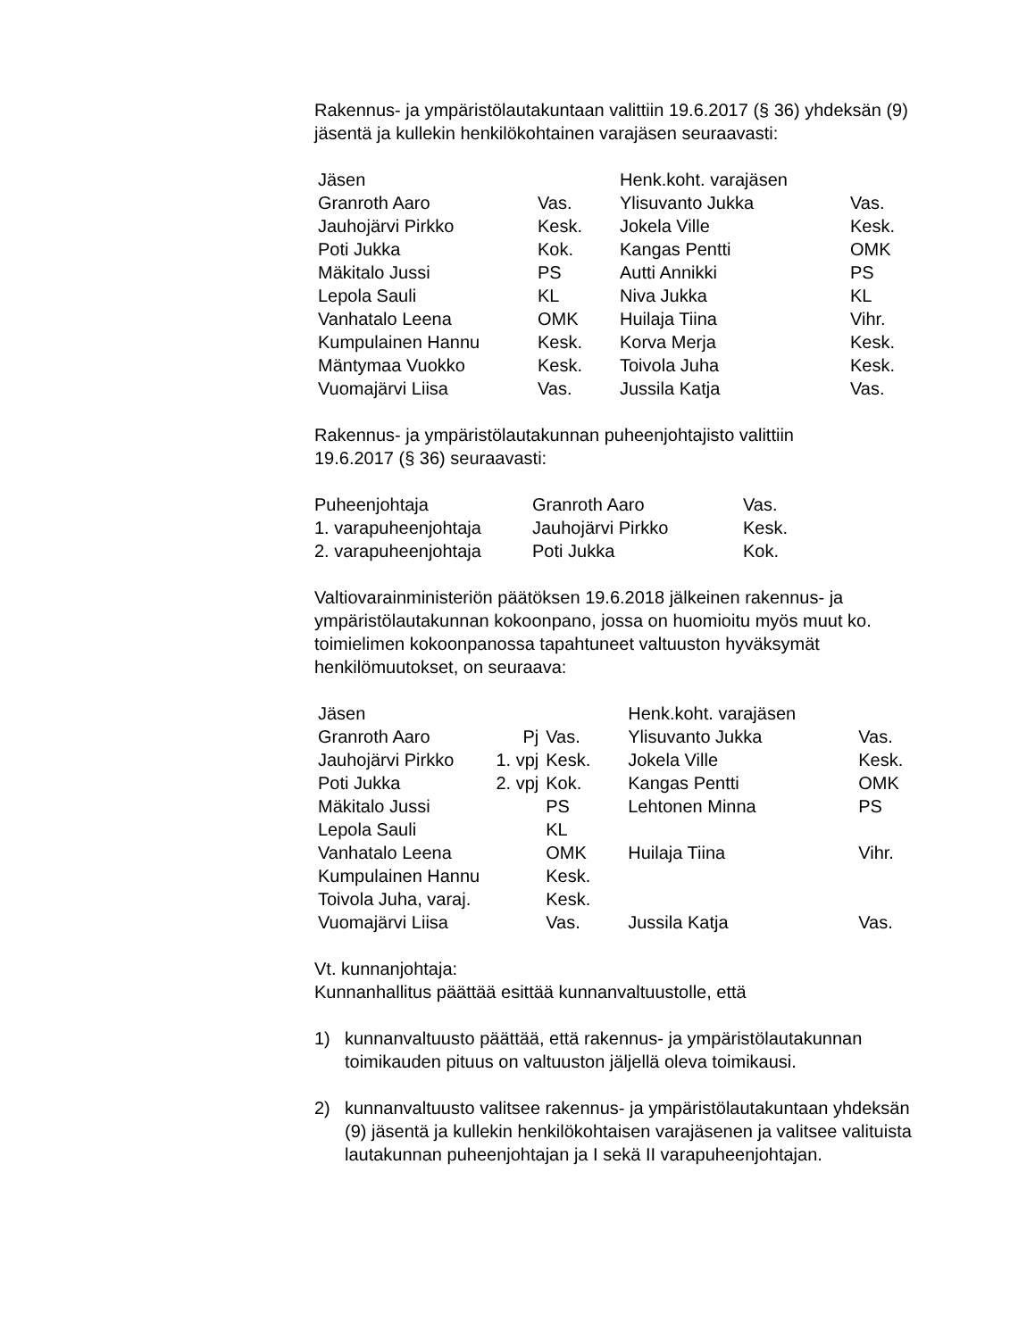Rakennus- ja ympäristölautakuntaan valittiin 19.6.2017 (§ 36) yhdeksän (9) jäsentä ja kullekin henkilökohtainen varajäsen seuraavasti:
| Jäsen | | Henk.koht. varajäsen | |
| Granroth Aaro | Vas. | Ylisuvanto Jukka | Vas. |
| Jauhojärvi Pirkko | Kesk. | Jokela Ville | Kesk. |
| Poti Jukka | Kok. | Kangas Pentti | OMK |
| Mäkitalo Jussi | PS | Autti Annikki | PS |
| Lepola Sauli | KL | Niva Jukka | KL |
| Vanhatalo Leena | OMK | Huilaja Tiina | Vihr. |
| Kumpulainen Hannu | Kesk. | Korva Merja | Kesk. |
| Mäntymaa Vuokko | Kesk. | Toivola Juha | Kesk. |
| Vuomajärvi Liisa | Vas. | Jussila Katja | Vas. |
Rakennus- ja ympäristölautakunnan puheenjohtajisto valittiin
19.6.2017 (§ 36) seuraavasti:
| Puheenjohtaja | Granroth Aaro | Vas. |
| 1. varapuheenjohtaja | Jauhojärvi Pirkko | Kesk. |
| 2. varapuheenjohtaja | Poti Jukka | Kok. |
Valtiovarainministeriön päätöksen 19.6.2018 jälkeinen rakennus- ja ympäristölautakunnan kokoonpano, jossa on huomioitu myös muut ko. toimielimen kokoonpanossa tapahtuneet valtuuston hyväksymät henkilömuutokset, on seuraava:
| Jäsen | | | Henk.koht. varajäsen | |
| Granroth Aaro | Pj | Vas. | Ylisuvanto Jukka | Vas. |
| Jauhojärvi Pirkko | 1. vpj | Kesk. | Jokela Ville | Kesk. |
| Poti Jukka | 2. vpj | Kok. | Kangas Pentti | OMK |
| Mäkitalo Jussi | | PS | Lehtonen Minna | PS |
| Lepola Sauli | | KL | | |
| Vanhatalo Leena | | OMK | Huilaja Tiina | Vihr. |
| Kumpulainen Hannu | | Kesk. | | |
| Toivola Juha, varaj. | | Kesk. | | |
| Vuomajärvi Liisa | | Vas. | Jussila Katja | Vas. |
Vt. kunnanjohtaja:
Kunnanhallitus päättää esittää kunnanvaltuustolle, että
1) kunnanvaltuusto päättää, että rakennus- ja ympäristölautakunnan toimikauden pituus on valtuuston jäljellä oleva toimikausi.
2) kunnanvaltuusto valitsee rakennus- ja ympäristölautakuntaan yhdeksän (9) jäsentä ja kullekin henkilökohtaisen varajäsenen ja valitsee valituista lautakunnan puheenjohtajan ja I sekä II varapuheenjohtajan.